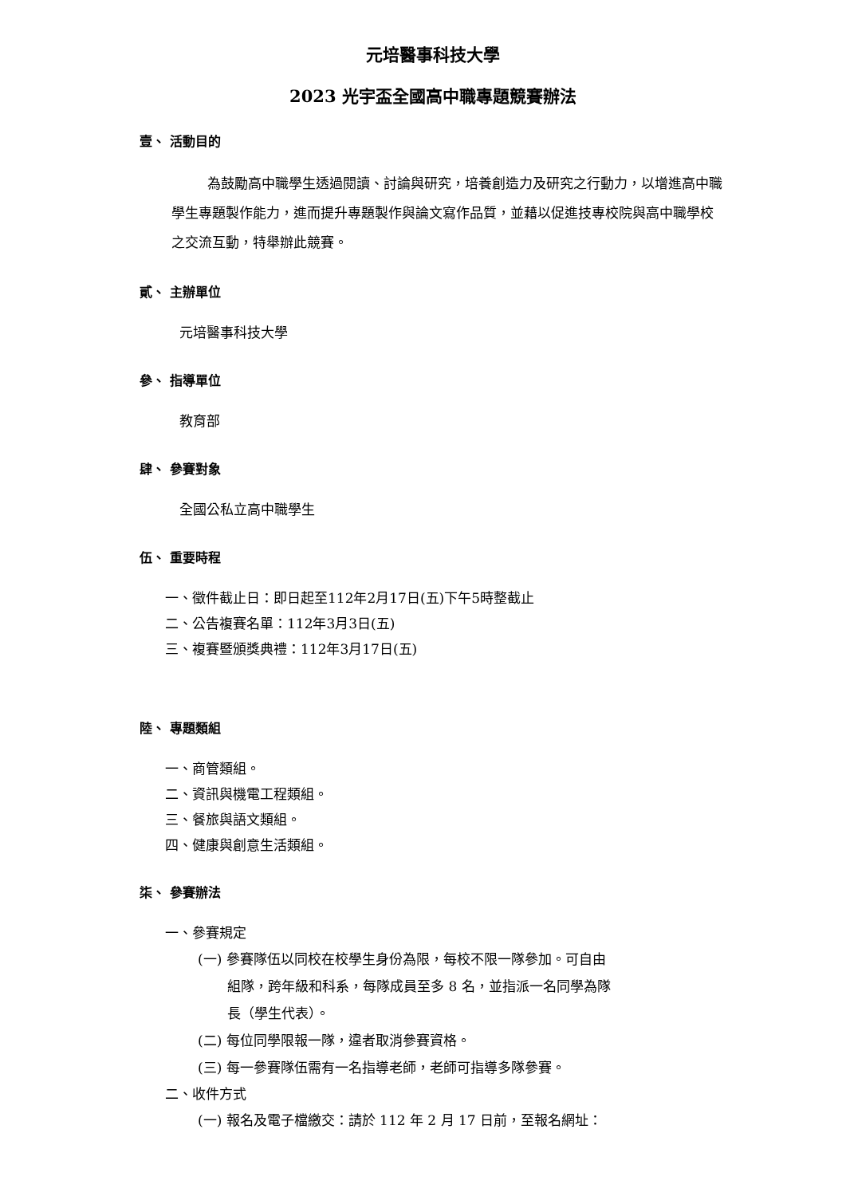元培醫事科技大學
2023 光宇盃全國高中職專題競賽辦法
壹、 活動目的
為鼓勵高中職學生透過閱讀、討論與研究，培養創造力及研究之行動力，以增進高中職學生專題製作能力，進而提升專題製作與論文寫作品質，並藉以促進技專校院與高中職學校之交流互動，特舉辦此競賽。
貳、 主辦單位
元培醫事科技大學
參、 指導單位
教育部
肆、 參賽對象
全國公私立高中職學生
伍、 重要時程
一、徵件截止日：即日起至112年2月17日(五)下午5時整截止
二、公告複賽名單：112年3月3日(五)
三、複賽暨頒獎典禮：112年3月17日(五)
陸、 專題類組
一、商管類組。
二、資訊與機電工程類組。
三、餐旅與語文類組。
四、健康與創意生活類組。
柒、 參賽辦法
一、參賽規定
(一) 參賽隊伍以同校在校學生身份為限，每校不限一隊參加。可自由
組隊，跨年級和科系，每隊成員至多 8 名，並指派一名同學為隊
長（學生代表）。
(二) 每位同學限報一隊，違者取消參賽資格。
(三) 每一參賽隊伍需有一名指導老師，老師可指導多隊參賽。
二、收件方式
(一) 報名及電子檔繳交：請於 112 年 2 月 17 日前，至報名網址：